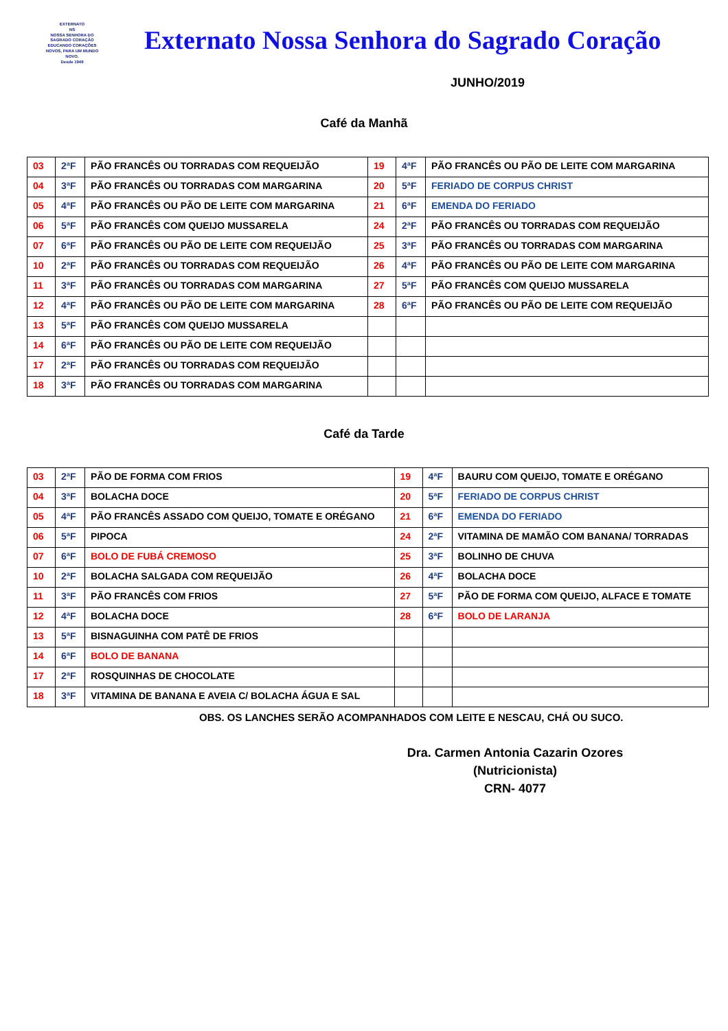EXTERNATO
NS
NOSSA SENHORA DO SAGRADO CORAÇÃO
EDUCANDO CORAÇÕES NOVOS, PARA UM MUNDO NOVO.
Desde 1949
Externato Nossa Senhora do Sagrado Coração
JUNHO/2019
Café da Manhã
| 03 | 2ªF | PÃO FRANCÊS OU TORRADAS COM REQUEIJÃO | 19 | 4ªF | PÃO FRANCÊS OU PÃO DE LEITE COM MARGARINA |
| 04 | 3ªF | PÃO FRANCÊS OU TORRADAS COM MARGARINA | 20 | 5ªF | FERIADO DE CORPUS CHRIST |
| 05 | 4ªF | PÃO FRANCÊS OU PÃO DE LEITE COM MARGARINA | 21 | 6ªF | EMENDA DO FERIADO |
| 06 | 5ªF | PÃO FRANCÊS COM QUEIJO MUSSARELA | 24 | 2ªF | PÃO FRANCÊS OU TORRADAS COM REQUEIJÃO |
| 07 | 6ªF | PÃO FRANCÊS OU PÃO DE LEITE COM REQUEIJÃO | 25 | 3ªF | PÃO FRANCÊS OU TORRADAS COM MARGARINA |
| 10 | 2ªF | PÃO FRANCÊS OU TORRADAS COM REQUEIJÃO | 26 | 4ªF | PÃO FRANCÊS OU PÃO DE LEITE COM MARGARINA |
| 11 | 3ªF | PÃO FRANCÊS OU TORRADAS COM MARGARINA | 27 | 5ªF | PÃO FRANCÊS COM QUEIJO MUSSARELA |
| 12 | 4ªF | PÃO FRANCÊS OU PÃO DE LEITE COM MARGARINA | 28 | 6ªF | PÃO FRANCÊS OU PÃO DE LEITE COM REQUEIJÃO |
| 13 | 5ªF | PÃO FRANCÊS COM QUEIJO MUSSARELA | | | |
| 14 | 6ªF | PÃO FRANCÊS OU PÃO DE LEITE COM REQUEIJÃO | | | |
| 17 | 2ªF | PÃO FRANCÊS OU TORRADAS COM REQUEIJÃO | | | |
| 18 | 3ªF | PÃO FRANCÊS OU TORRADAS COM MARGARINA | | | |
Café da Tarde
| 03 | 2ªF | PÃO DE FORMA COM FRIOS | 19 | 4ªF | BAURU COM QUEIJO, TOMATE E ORÉGANO |
| 04 | 3ªF | BOLACHA DOCE | 20 | 5ªF | FERIADO DE CORPUS CHRIST |
| 05 | 4ªF | PÃO FRANCÊS ASSADO COM QUEIJO, TOMATE E ORÉGANO | 21 | 6ªF | EMENDA DO FERIADO |
| 06 | 5ªF | PIPOCA | 24 | 2ªF | VITAMINA DE MAMÃO COM BANANA/ TORRADAS |
| 07 | 6ªF | BOLO DE FUBÁ CREMOSO | 25 | 3ªF | BOLINHO DE CHUVA |
| 10 | 2ªF | BOLACHA SALGADA COM REQUEIJÃO | 26 | 4ªF | BOLACHA DOCE |
| 11 | 3ªF | PÃO FRANCÊS COM FRIOS | 27 | 5ªF | PÃO DE FORMA COM QUEIJO, ALFACE E TOMATE |
| 12 | 4ªF | BOLACHA DOCE | 28 | 6ªF | BOLO DE LARANJA |
| 13 | 5ªF | BISNAGUINHA COM PATÊ DE FRIOS | | | |
| 14 | 6ªF | BOLO DE BANANA | | | |
| 17 | 2ªF | ROSQUINHAS DE CHOCOLATE | | | |
| 18 | 3ªF | VITAMINA DE BANANA E AVEIA C/ BOLACHA ÁGUA E SAL | | | |
OBS. OS LANCHES SERÃO ACOMPANHADOS COM LEITE E NESCAU, CHÁ OU SUCO.
Dra. Carmen Antonia Cazarin Ozores
(Nutricionista)
CRN- 4077